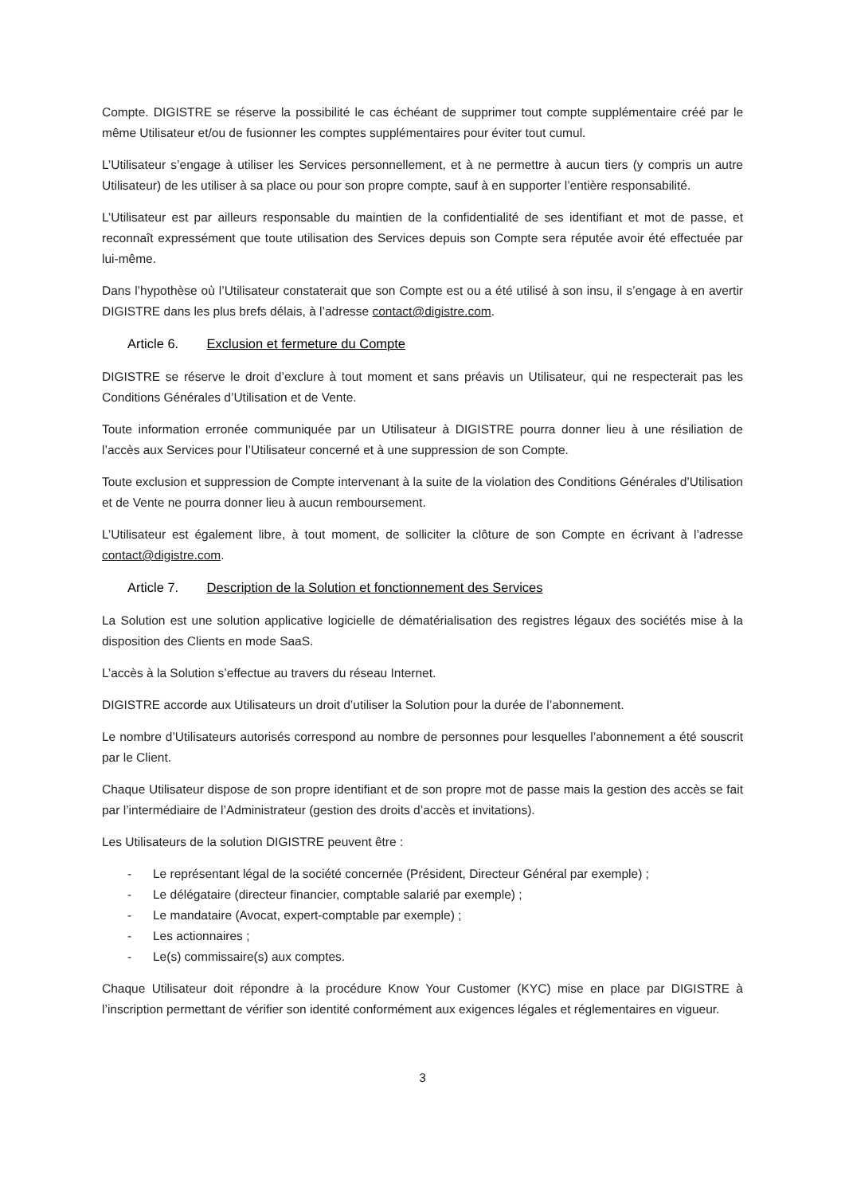Compte. DIGISTRE se réserve la possibilité le cas échéant de supprimer tout compte supplémentaire créé par le même Utilisateur et/ou de fusionner les comptes supplémentaires pour éviter tout cumul.
L’Utilisateur s’engage à utiliser les Services personnellement, et à ne permettre à aucun tiers (y compris un autre Utilisateur) de les utiliser à sa place ou pour son propre compte, sauf à en supporter l’entière responsabilité.
L’Utilisateur est par ailleurs responsable du maintien de la confidentialité de ses identifiant et mot de passe, et reconnaît expressément que toute utilisation des Services depuis son Compte sera réputée avoir été effectuée par lui-même.
Dans l’hypothèse où l’Utilisateur constaterait que son Compte est ou a été utilisé à son insu, il s’engage à en avertir DIGISTRE dans les plus brefs délais, à l’adresse contact@digistre.com.
Article 6. Exclusion et fermeture du Compte
DIGISTRE se réserve le droit d’exclure à tout moment et sans préavis un Utilisateur, qui ne respecterait pas les Conditions Générales d’Utilisation et de Vente.
Toute information erronée communiquée par un Utilisateur à DIGISTRE pourra donner lieu à une résiliation de l’accès aux Services pour l’Utilisateur concerné et à une suppression de son Compte.
Toute exclusion et suppression de Compte intervenant à la suite de la violation des Conditions Générales d’Utilisation et de Vente ne pourra donner lieu à aucun remboursement.
L’Utilisateur est également libre, à tout moment, de solliciter la clôture de son Compte en écrivant à l’adresse contact@digistre.com.
Article 7. Description de la Solution et fonctionnement des Services
La Solution est une solution applicative logicielle de dématérialisation des registres légaux des sociétés mise à la disposition des Clients en mode SaaS.
L’accès à la Solution s’effectue au travers du réseau Internet.
DIGISTRE accorde aux Utilisateurs un droit d’utiliser la Solution pour la durée de l’abonnement.
Le nombre d’Utilisateurs autorisés correspond au nombre de personnes pour lesquelles l’abonnement a été souscrit par le Client.
Chaque Utilisateur dispose de son propre identifiant et de son propre mot de passe mais la gestion des accès se fait par l’intermédiaire de l’Administrateur (gestion des droits d’accès et invitations).
Les Utilisateurs de la solution DIGISTRE peuvent être :
- Le représentant légal de la société concernée (Président, Directeur Général par exemple) ;
- Le délégataire (directeur financier, comptable salarié par exemple) ;
- Le mandataire (Avocat, expert-comptable par exemple) ;
- Les actionnaires ;
- Le(s) commissaire(s) aux comptes.
Chaque Utilisateur doit répondre à la procédure Know Your Customer (KYC) mise en place par DIGISTRE à l’inscription permettant de vérifier son identité conformément aux exigences légales et réglementaires en vigueur.
3